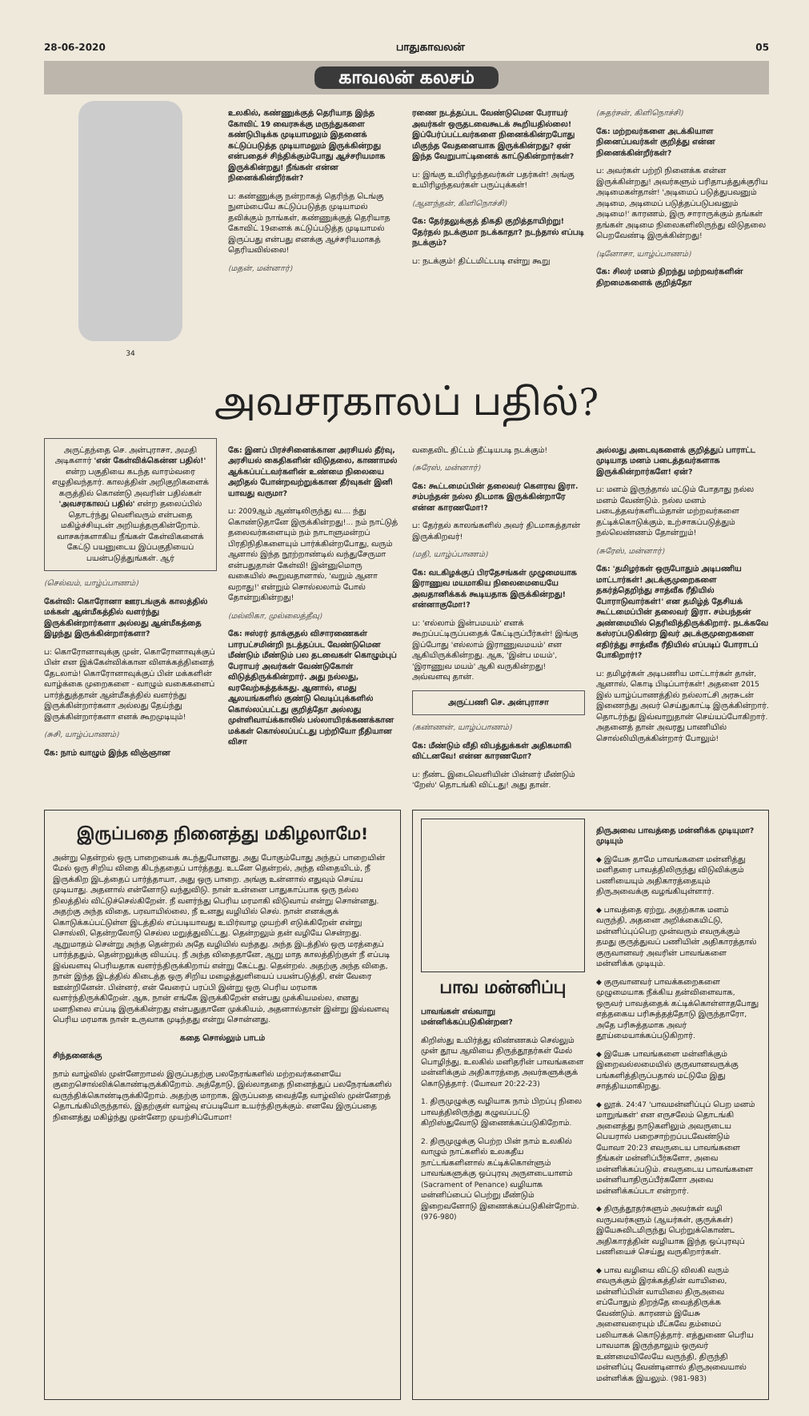28-06-2020 பாதுகாவலன் 05
காவலன் கலசம்
34 உலகில், கண்ணுக்குத் தெரியாத இந்த கோவிட் 19 வைரசுக்கு மருந்துகளை கண்டுபிடிக்க முடியாமலும் இதனைக் கட்டுப்படுத்த முடியாமலும் இருக்கின்றது என்பதைச் சிந்திக்கும்போது ஆச்சரியமாக இருக்கின்றது! நீங்கள் என்ன நினைக்கின்றீர்கள்?
ப: கண்ணுக்கு நன்றாகத் தெரிந்த டெங்கு நுளம்பையே கட்டுப்படுத்த முடியாமல் தவிக்கும் நாங்கள், கண்ணுக்குத் தெரியாத கோவிட் 19னைக் கட்டுப்படுத்த முடியாமல் இருப்பது என்பது எனக்கு ஆச்சரியமாகத் தெரியவில்லை!
(மதன், மன்னார்)
ரணை நடத்தப்பட வேண்டுமென பேராயர் அவர்கள் ஒருதடவைகூடக் கூறியதில்லை! இப்பேர்ப்பட்டவர்களை நினைக்கின்றபோது மிகுந்த வேதனையாக இருக்கின்றது? ஏன் இந்த வேறுபாட்டினைக் காட்டுகின்றார்கள்?
ப: இங்கு உயிரிழந்தவர்கள் பதர்கள்! அங்கு உயிரிழந்தவர்கள் பருப்புக்கள்!
(ஆனந்தன், கிளிநொச்சி)
கே: தேர்தலுக்குத் திகதி குறித்தாயிற்று! தேர்தல் நடக்குமா நடக்காதா? நடந்தால் எப்படி நடக்கும்?
ப: நடக்கும்! திட்டமிட்டபடி என்று கூறு
(சுதர்சன், கிளிநொச்சி)
கே: மற்றவர்களை அடக்கியாள நினைப்பவர்கள் குறித்து என்ன நினைக்கின்றீர்கள்?
ப: அவர்கள் பற்றி நினைக்க என்ன இருக்கின்றது! அவர்களும் பரிதாபத்துக்குரிய அடிமைகள்தான்! 'அடிமைப் படுத்துபவனும் அடிமை, அடிமைப் படுத்தப்படுபவனும் அடிமை!' காரணம், இரு சாராருக்கும் தங்கள் தங்கள் அடிமை நிலைகளிலிருந்து விடுதலை பெறவேண்டி இருக்கின்றது!
(டினோசா, யாழ்ப்பாணம்)
கே: சிலர் மனம் திறந்து மற்றவர்களின் திறமைகளைக் குறித்தோ
அவசரகாலப் பதில்?
அருட்தந்தை செ. அன்புராசா, அமதி அடிகளார் 'என் கேள்விக்கென்ன பதில்!' என்ற பகுதியை கடந்த வாரம்வரை எழுதிவந்தார். காலத்தின் அறிகுறிகளைக் கருத்தில் கொண்டு அவரின் பதில்கள் 'அவசரகாலப் பதில்' என்ற தலைப்பில் தொடர்ந்து வெளிவரும் என்பதை மகிழ்ச்சியுடன் அறியத்தருகின்றோம். வாசகர்களாகிய நீங்கள் கேள்விகளைக் கேட்டு பயனுடைய இப்பகுதியைப் பயன்படுத்துங்கள். ஆர்
(செல்வம், யாழ்ப்பாணம்)
கேள்வி: கொரோனா ஊரடங்குக் காலத்தில் மக்கள் ஆன்மீகத்தில் வளர்ந்து இருக்கின்றார்களா அல்லது ஆன்மீகத்தை இழந்து இருக்கின்றார்களா?
ப: கொரோனாவுக்கு முன், கொரோனாவுக்குப் பின் என இக்கேள்விக்கான விளக்கத்தினைத் தேடலாம்! கொரோனாவுக்குப் பின் மக்களின் வாழ்க்கை முறைகளை - வாழும் வகைகளைப் பார்த்துத்தான் ஆன்மீகத்தில் வளர்ந்து இருக்கின்றார்களா அல்லது தேய்ந்து இருக்கின்றார்களா எனக் கூறமுடியும்!
(சுசி, யாழ்ப்பாணம்)
கே: நாம் வாழும் இந்த விஞ்ஞான
கே: இனப் பிரச்சினைக்கான அரசியல் தீர்வு, அரசியல் கைதிகளின் விடுதலை, காணாமல் ஆக்கப்பட்டவர்களின் உண்மை நிலையை அறிதல் போன்றவற்றுக்கான தீர்வுகள் இனி யாவது வருமா?
ப: 2009ஆம் ஆண்டிலிருந்து வ.... ந்து கொண்டுதானே இருக்கின்றது!... நம் நாட்டுத் தலைவர்களையும் நம் நாடாளுமன்றப் பிரதிநிதிகளையும் பார்க்கின்றபோது, வரும் ஆனால் இந்த நூற்றாண்டில் வந்துசேருமா என்பதுதான் கேள்வி! இன்னுமொரு வகையில் கூறுவதானால், 'வறும் ஆனா வறாது!' என்றும் சொல்லலாம் போல் தோன்றுகின்றது!
(மல்லிகா, முல்லைத்தீவு)
கே: ஈஸ்ரர் தாக்குதல் விசாரணைகள் பாரபட்சமின்றி நடத்தப்பட வேண்டுமென மீண்டும் மீண்டும் பல தடவைகள் கொழும்புப் பேராயர் அவர்கள் வேண்டுகோள் விடுத்திருக்கின்றார். அது நல்லது, வரவேற்கத்தக்கது. ஆனால், எமது ஆலயங்களில் குண்டு வெடிப்புக்களில் கொல்லப்பட்டது குறித்தோ அல்லது முள்ளிவாய்க்காலில் பல்லாயிரக்கணக்கான மக்கள் கொல்லப்பட்டது பற்றியோ நீதியான விசா
வதைவிட திட்டம் தீட்டியபடி நடக்கும்!
(சுரேஸ், மன்னார்)
கே: கூட்டமைப்பின் தலைவர் கௌரவ இரா. சம்பந்தன் நல்ல திடமாக இருக்கின்றாரே என்ன காரணமோ!?
ப: தேர்தல் காலங்களில் அவர் திடமாகத்தான் இருக்கிறவர்!
(மதி, யாழ்ப்பாணம்)
கே: வடகிழக்குப் பிரதேசங்கள் முழுமையாக இராணுவ மயமாகிய நிலைமையையே அவதானிக்கக் கூடியதாக இருக்கின்றது! என்னாகுமோ!?
ப: 'எல்லாம் இன்பமயம்' எனக் கூறப்பட்டிருப்பதைக் கேட்டிருப்பீர்கள்! இங்கு இப்போது 'எல்லாம் இராணுவமயம்' என ஆகியிருக்கின்றது. ஆக, 'இன்ப மயம்', 'இராணுவ மயம்' ஆகி வருகின்றது! அவ்வளவு தான்.
அருட்பணி செ. அன்புராசா
(கண்ணன், யாழ்ப்பாணம்)
கே: மீண்டும் வீதி விபத்துக்கள் அதிகமாகி விட்டனவே! என்ன காரணமோ?
ப: நீண்ட இடைவெளியின் பின்னர் மீண்டும் 'றேஸ்' தொடங்கி விட்டது! அது தான்.
அல்லது அடைவுகளைக் குறித்துப் பாராட்ட முடியாத மனம் படைத்தவர்களாக இருக்கின்றார்களே! ஏன்?
ப: மனம் இருந்தால் மட்டும் போதாது நல்ல மனம் வேண்டும். நல்ல மனம் படைத்தவர்களிடம்தான் மற்றவர்களை தட்டிக்கொடுக்கும், உற்சாகப்படுத்தும் நல்லெண்ணம் தோன்றும்!
(சுரேஸ், மன்னார்)
கே: 'தமிழர்கள் ஒருபோதும் அடிபணிய மாட்டார்கள்! அடக்குமுறைகளை தகர்த்தெறிந்து சாத்வீக ரீதியில் போராடுவார்கள்!' என தமிழ்த் தேசியக் கூட்டமைப்பின் தலைவர் இரா. சம்பந்தன் அண்மையில் தெரிவித்திருக்கிறார். நடக்கவே கஸ்ரப்படுகின்ற இவர் அடக்குமுறைகளை எதிர்த்து சாத்வீக ரீதியில் எப்படிப் போராடப் போகிறார்!?
ப: தமிழர்கள் அடிபணிய மாட்டார்கள் தான், ஆனால், கொடி பிடிப்பார்கள்! அதனை 2015 இல் யாழ்ப்பாணத்தில் நல்லாட்சி அரசுடன் இணைந்து அவர் செய்துகாட்டி இருக்கின்றார். தொடர்ந்து இவ்வாறுதான் செய்யப்போகிறார். அதனைத் தான் அவரது பாணியில் சொல்லியிருக்கின்றார் போலும்!
இருப்பதை நினைத்து மகிழலாமே!
அன்று தென்றல் ஒரு பாறையைக் கடந்துபோனது. அது போகும்போது அந்தப் பாறையின் மேல் ஒரு சிறிய விதை கிடந்ததைப் பார்த்தது. உடனே தென்றல், அந்த விதையிடம், நீ இருக்கிற இடத்தைப் பார்த்தாயா, அது ஒரு பாறை. அங்கு உன்னால் எதுவும் செய்ய முடியாது. அதனால் என்னோடு வந்துவிடு. நான் உன்னை பாதுகாப்பாக ஒரு நல்ல நிலத்தில் விட்டுச்செல்கிறேன். நீ வளர்ந்து பெரிய மரமாகி விடுவாய் என்று சொன்னது. அதற்கு அந்த விதை, பரவாயில்லை, நீ உனது வழியில் செல். நான் எனக்குக் கொடுக்கப்பட்டுள்ள இடத்தில் எப்படியாவது உயிர்வாழ முயற்சி எடுக்கிறேன் என்று சொல்லி, தென்றலோடு செல்ல மறுத்துவிட்டது. தென்றலும் தன் வழியே சென்றது. ஆறுமாதம் சென்று அந்த தென்றல் அதே வழியில் வந்தது. அந்த இடத்தில் ஒரு மரத்தைப் பார்த்ததும், தென்றலுக்கு வியப்பு. நீ அந்த விதைதானே, ஆறு மாத காலத்திற்குள் நீ எப்படி இவ்வளவு பெரியதாக வளர்ந்திருக்கிறாய் என்று கேட்டது. தென்றல். அதற்கு அந்த விதை, நான் இந்த இடத்தில் கிடைத்த ஒரு சிறிய மழைத்துளியைப் பயன்படுத்தி, என் வேரை ஊன்றினேன். பின்னர், என் வேரைப் பரப்பி இன்று ஒரு பெரிய மரமாக வளர்ந்திருக்கிறேன். ஆக, நான் எங்கே இருக்கிறேன் என்பது முக்கியமல்ல, எனது மனநிலை எப்படி இருக்கின்றது என்பதுதானே முக்கியம், அதனால்தான் இன்று இவ்வளவு பெரிய மரமாக நான் உருவாக முடிந்தது என்று சொன்னது.
கதை சொல்லும் பாடம்
சிந்தனைக்கு
நாம் வாழ்வில் முன்னேறாமல் இருப்பதற்கு பலநேரங்களில் மற்றவர்களையே குறைசொல்லிக்கொண்டிருக்கிறோம். அத்தோடு, இல்லாததை நினைத்துப் பலநேரங்களில் வருந்திக்கொண்டிருக்கிறோம். அதற்கு மாறாக, இருப்பதை வைத்தே வாழ்வில் முன்னேறத் தொடங்கியிருந்தால், இதற்குள் வாழ்வு எப்படியோ உயர்ந்திருக்கும். எனவே இருப்பதை நினைத்து மகிழ்ந்து முன்னேற முயற்சிப்போமா!
பாவ மன்னிப்பு
பாவங்கள் எவ்வாறு மன்னிக்கப்படுகின்றன?
கிறிஸ்து உயிர்த்து விண்ணகம் செல்லும் முன் தூய ஆவியை திருத்தூதர்கள் மேல் பொழிந்து, உலகில் மனிதரின் பாவங்களை மன்னிக்கும் அதிகாரத்தை அவர்களுக்குக் கொடுத்தார். (யோவா 20:22-23)
1. திருமுழுக்கு வழியாக நாம் பிறப்பு நிலை பாவத்திலிருந்து கழுவப்பட்டு கிறிஸ்துவோடு இணைக்கப்படுகிறோம்.
2. திருமுழுக்கு பெற்ற பின் நாம் உலகில் வாழும் நாட்களில் உலகதீய நாட்டங்களினால் கட்டிக்கொள்ளும் பாவங்களுக்கு ஒப்புரவு அருளடையாளம் (Sacrament of Penance) வழியாக மன்னிப்பைப் பெற்று மீண்டும் இறைவனோடு இணைக்கப்படுகின்றோம். (976-980)
திருஅவை பாவத்தை மன்னிக்க முடியுமா? முடியும்
◆ இயேசு தாமே பாவங்களை மன்னித்து மனிதரை பாவத்திலிருந்து விடுவிக்கும் பணியையும் அதிகாரத்தையும் திருஅவைக்கு வழங்கியுள்ளார்.
◆ பாவத்தை ஏற்று, அதற்காக மனம் வருந்தி, அதனை அறிக்கையிட்டு, மன்னிப்புப்பெற முன்வரும் எவருக்கும் தமது குருத்துவப் பணியின் அதிகாரத்தால் குருவானவர் அவரின் பாவங்களை மன்னிக்க முடியும்.
◆ குருவானவர் பாவக்கறைகளை முழுமையாக நீக்கிய தன்விளைவாக, ஒருவர் பாவத்தைக் கட்டிக்கொள்ளாதபோது எத்தகைய பரிசுத்தத்தோடு இருந்தாரோ, அதே பரிசுத்தமாக அவர் தூய்மையாக்கப்படுகிறார்.
◆ இயேசு பாவங்களை மன்னிக்கும் இறைவல்லமையில் குருவானவருக்கு பங்களித்திருப்பதால் மட்டுமே இது சாத்தியமாகிறது.
◆ லூக். 24:47 'பாவமன்னிப்புப் பெற மனம் மாறுங்கள்' என எருசலேம் தொடங்கி அனைத்து நாடுகளிலும் அவருடைய பெயரால் பறைசாற்றப்படவேண்டும் யோவா 20:23 எவருடைய பாவங்களை நீங்கள் மன்னிப்பீர்களோ, அவை மன்னிக்கப்படும். எவருடைய பாவங்களை மன்னியாதிருப்பீர்களோ அவை மன்னிக்கப்படா என்றார்.
◆ திருத்தூதர்களும் அவர்கள் வழி வருபவர்களும் (ஆயர்கள், குருக்கள்) இயேசுவிடமிருந்து பெற்றுக்கொண்ட அதிகாரத்தின் வழியாக இந்த ஒப்புரவுப் பணியைச் செய்து வருகிறார்கள்.
◆ பாவ வழியை விட்டு விலகி வரும் எவருக்கும் இரக்கத்தின் வாயிலை, மன்னிப்பின் வாயிலை திருஅவை எப்போதும் திறந்தே வைத்திருக்க வேண்டும். காரணம் இயேசு அனைவரையும் மீட்கவே தம்மைப் பலியாகக் கொடுத்தார். எத்துணை பெரிய பாவமாக இருந்தாலும் ஒருவர் உண்மையிலேயே வருந்தி, திருந்தி மன்னிப்பு வேண்டினால் திருஅவையால் மன்னிக்க இயலும். (981-983)